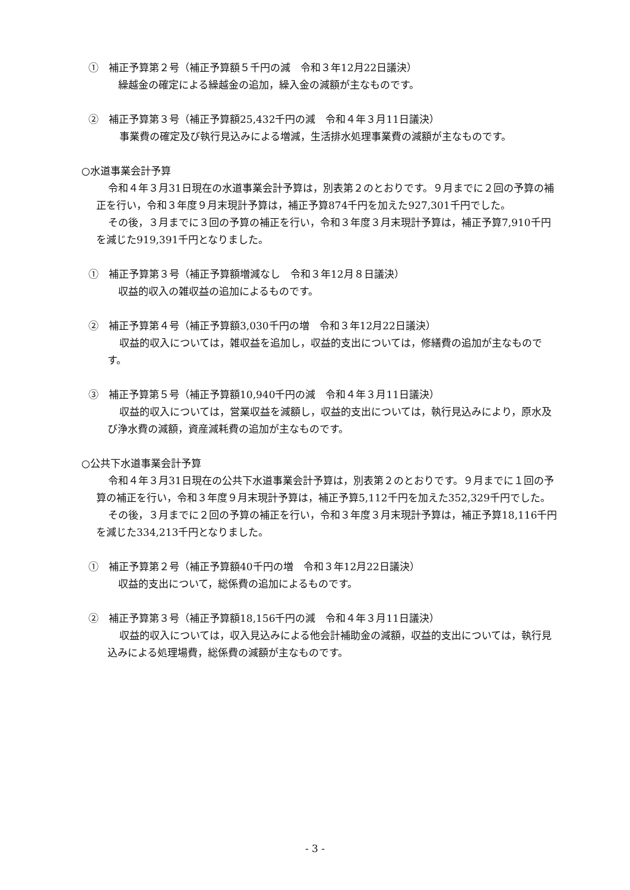①　補正予算第２号（補正予算額５千円の減　令和３年12月22日議決）
繰越金の確定による繰越金の追加，繰入金の減額が主なものです。
②　補正予算第３号（補正予算額25,432千円の減　令和４年３月11日議決）
事業費の確定及び執行見込みによる増減，生活排水処理事業費の減額が主なものです。
○水道事業会計予算
令和４年３月31日現在の水道事業会計予算は，別表第２のとおりです。９月までに２回の予算の補正を行い，令和３年度９月末現計予算は，補正予算874千円を加えた927,301千円でした。
その後，３月までに３回の予算の補正を行い，令和３年度３月末現計予算は，補正予算7,910千円を減じた919,391千円となりました。
①　補正予算第３号（補正予算額増減なし　令和３年12月８日議決）
収益的収入の雑収益の追加によるものです。
②　補正予算第４号（補正予算額3,030千円の増　令和３年12月22日議決）
収益的収入については，雑収益を追加し，収益的支出については，修繕費の追加が主なものです。
③　補正予算第５号（補正予算額10,940千円の減　令和４年３月11日議決）
収益的収入については，営業収益を減額し，収益的支出については，執行見込みにより，原水及び浄水費の減額，資産減耗費の追加が主なものです。
○公共下水道事業会計予算
令和４年３月31日現在の公共下水道事業会計予算は，別表第２のとおりです。９月までに１回の予算の補正を行い，令和３年度９月末現計予算は，補正予算5,112千円を加えた352,329千円でした。
その後，３月までに２回の予算の補正を行い，令和３年度３月末現計予算は，補正予算18,116千円を減じた334,213千円となりました。
①　補正予算第２号（補正予算額40千円の増　令和３年12月22日議決）
収益的支出について，総係費の追加によるものです。
②　補正予算第３号（補正予算額18,156千円の減　令和４年３月11日議決）
収益的収入については，収入見込みによる他会計補助金の減額，収益的支出については，執行見込みによる処理場費，総係費の減額が主なものです。
- 3 -